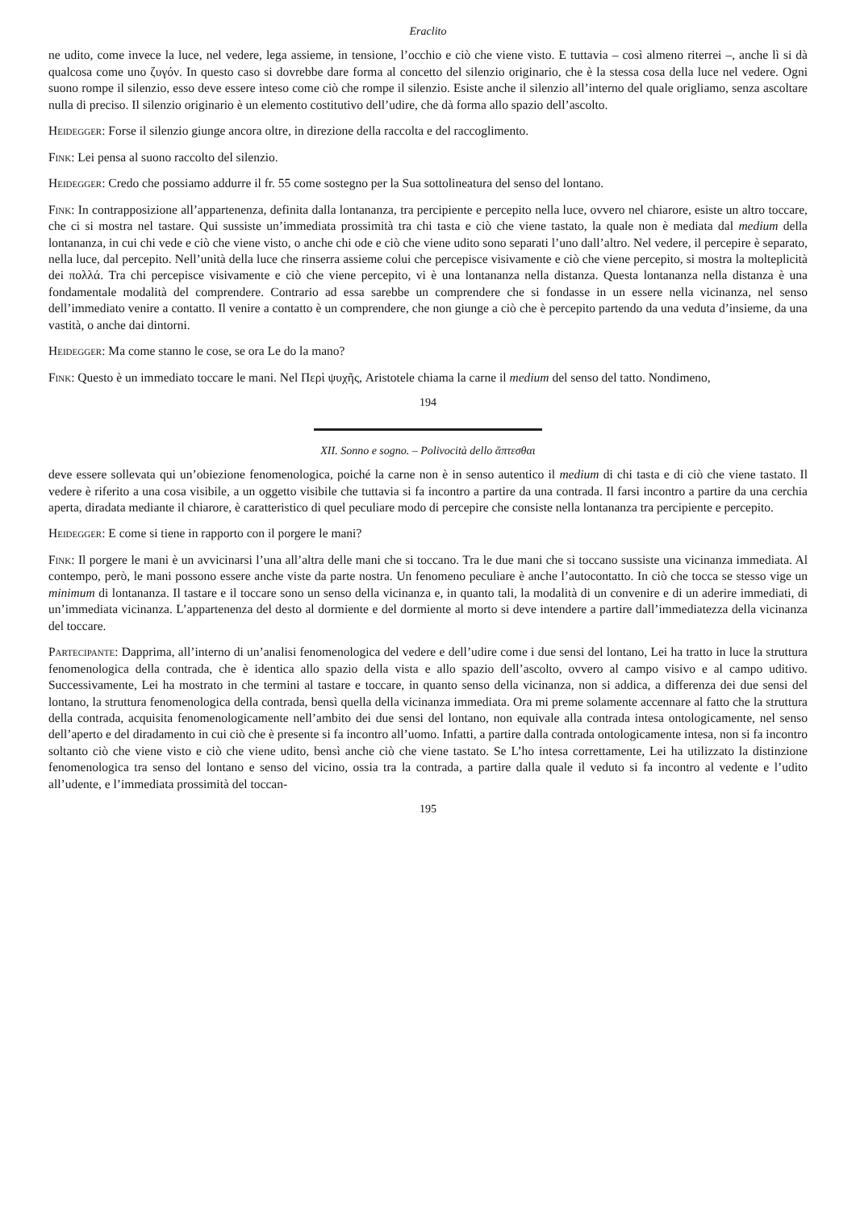Eraclito
ne udito, come invece la luce, nel vedere, lega assieme, in tensione, l’occhio e ciò che viene visto. E tuttavia – così almeno riterrei –, anche lì si dà qualcosa come uno ζυγόν. In questo caso si dovrebbe dare forma al concetto del silenzio originario, che è la stessa cosa della luce nel vedere. Ogni suono rompe il silenzio, esso deve essere inteso come ciò che rompe il silenzio. Esiste anche il silenzio all’interno del quale origliamo, senza ascoltare nulla di preciso. Il silenzio originario è un elemento costitutivo dell’udire, che dà forma allo spazio dell’ascolto.
Heidegger: Forse il silenzio giunge ancora oltre, in direzione della raccolta e del raccoglimento.
Fink: Lei pensa al suono raccolto del silenzio.
Heidegger: Credo che possiamo addurre il fr. 55 come sostegno per la Sua sottolineatura del senso del lontano.
Fink: In contrapposizione all’appartenenza, definita dalla lontananza, tra percipiente e percepito nella luce, ovvero nel chiarore, esiste un altro toccare, che ci si mostra nel tastare. Qui sussiste un’immediata prossimità tra chi tasta e ciò che viene tastato, la quale non è mediata dal medium della lontananza, in cui chi vede e ciò che viene visto, o anche chi ode e ciò che viene udito sono separati l’uno dall’altro. Nel vedere, il percepire è separato, nella luce, dal percepito. Nell’unità della luce che rinserra assieme colui che percepisce visivamente e ciò che viene percepito, si mostra la molteplicità dei πολλά. Tra chi percepisce visivamente e ciò che viene percepito, vi è una lontananza nella distanza. Questa lontananza nella distanza è una fondamentale modalità del comprendere. Contrario ad essa sarebbe un comprendere che si fondasse in un essere nella vicinanza, nel senso dell’immediato venire a contatto. Il venire a contatto è un comprendere, che non giunge a ciò che è percepito partendo da una veduta d’insieme, da una vastità, o anche dai dintorni.
Heidegger: Ma come stanno le cose, se ora Le do la mano?
Fink: Questo è un immediato toccare le mani. Nel Περὶ ψυχῆς, Aristotele chiama la carne il medium del senso del tatto. Nondimeno,
194
XII. Sonno e sogno. – Polivocità dello ἅπτεσθαι
deve essere sollevata qui un’obiezione fenomenologica, poiché la carne non è in senso autentico il medium di chi tasta e di ciò che viene tastato. Il vedere è riferito a una cosa visibile, a un oggetto visibile che tuttavia si fa incontro a partire da una contrada. Il farsi incontro a partire da una cerchia aperta, diradata mediante il chiarore, è caratteristico di quel peculiare modo di percepire che consiste nella lontananza tra percipiente e percepito.
Heidegger: E come si tiene in rapporto con il porgere le mani?
Fink: Il porgere le mani è un avvicinarsi l’una all’altra delle mani che si toccano. Tra le due mani che si toccano sussiste una vicinanza immediata. Al contempo, però, le mani possono essere anche viste da parte nostra. Un fenomeno peculiare è anche l’autocontatto. In ciò che tocca se stesso vige un minimum di lontananza. Il tastare e il toccare sono un senso della vicinanza e, in quanto tali, la modalità di un convenire e di un aderire immediati, di un’immediata vicinanza. L’appartenenza del desto al dormiente e del dormiente al morto si deve intendere a partire dall’immediatezza della vicinanza del toccare.
Partecipante: Dapprima, all’interno di un’analisi fenomenologica del vedere e dell’udire come i due sensi del lontano, Lei ha tratto in luce la struttura fenomenologica della contrada, che è identica allo spazio della vista e allo spazio dell’ascolto, ovvero al campo visivo e al campo uditivo. Successivamente, Lei ha mostrato in che termini al tastare e toccare, in quanto senso della vicinanza, non si addica, a differenza dei due sensi del lontano, la struttura fenomenologica della contrada, bensì quella della vicinanza immediata. Ora mi preme solamente accennare al fatto che la struttura della contrada, acquisita fenomenologicamente nell’ambito dei due sensi del lontano, non equivale alla contrada intesa ontologicamente, nel senso dell’aperto e del diradamento in cui ciò che è presente si fa incontro all’uomo. Infatti, a partire dalla contrada ontologicamente intesa, non si fa incontro soltanto ciò che viene visto e ciò che viene udito, bensì anche ciò che viene tastato. Se L’ho intesa correttamente, Lei ha utilizzato la distinzione fenomenologica tra senso del lontano e senso del vicino, ossia tra la contrada, a partire dalla quale il veduto si fa incontro al vedente e l’udito all’udente, e l’immediata prossimità del toccan-
195